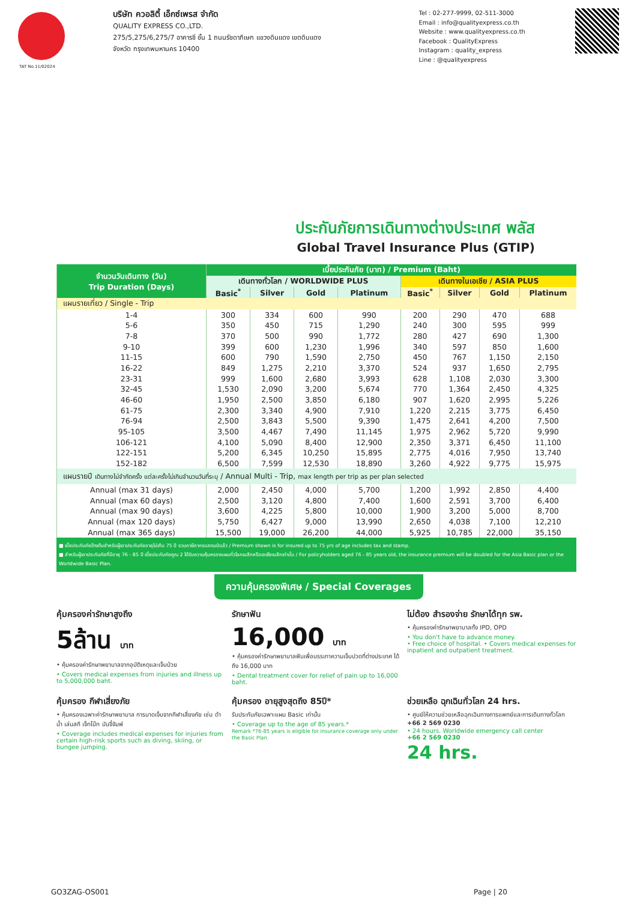บริษัท ควอลิตี้ เอ็กซ์เพรส จำกัด
QUALITY EXPRESS CO.,LTD.
275/5,275/6,275/7 อาคารซี ชั้น 1 ถนนรัชดาภิเษก แขวงดินแดง เขตดินแดง
จังหวัด กรุงเทพมหานคร 10400
Tel : 02-277-9999, 02-511-3000
Email : info@qualityexpress.co.th
Website : www.qualityexpress.co.th
Facebook : QualityExpress
Instagram : quality_express
Line : @qualityexpress
TAT No.11/02024
ประกันภัยการเดินทางต่างประเทศ พลัส
Global Travel Insurance Plus (GTIP)
| จำนวนวันเดินทาง (วัน) Trip Duration (Days) | เบี้ยประกันภัย (บาท) / Premium (Baht) | | | | | | | |
| --- | --- | --- | --- | --- | --- | --- | --- | --- |
| | เดินทางทั่วโลก / WORLDWIDE PLUS | | | | เดินทางในเอเชีย / ASIA PLUS | | | |
| | Basic<sup>*</sup> | Silver | Gold | Platinum | Basic<sup>*</sup> | Silver | Gold | Platinum |
| แผนรายเที่ยว / Single - Trip | | | | | | | | |
| 1-4 | 300 | 334 | 600 | 990 | 200 | 290 | 470 | 688 |
| 5-6 | 350 | 450 | 715 | 1,290 | 240 | 300 | 595 | 999 |
| 7-8 | 370 | 500 | 990 | 1,772 | 280 | 427 | 690 | 1,300 |
| 9-10 | 399 | 600 | 1,230 | 1,996 | 340 | 597 | 850 | 1,600 |
| 11-15 | 600 | 790 | 1,590 | 2,750 | 450 | 767 | 1,150 | 2,150 |
| 16-22 | 849 | 1,275 | 2,210 | 3,370 | 524 | 937 | 1,650 | 2,795 |
| 23-31 | 999 | 1,600 | 2,680 | 3,993 | 628 | 1,108 | 2,030 | 3,300 |
| 32-45 | 1,530 | 2,090 | 3,200 | 5,674 | 770 | 1,364 | 2,450 | 4,325 |
| 46-60 | 1,950 | 2,500 | 3,850 | 6,180 | 907 | 1,620 | 2,995 | 5,226 |
| 61-75 | 2,300 | 3,340 | 4,900 | 7,910 | 1,220 | 2,215 | 3,775 | 6,450 |
| 76-94 | 2,500 | 3,843 | 5,500 | 9,390 | 1,475 | 2,641 | 4,200 | 7,500 |
| 95-105 | 3,500 | 4,467 | 7,490 | 11,145 | 1,975 | 2,962 | 5,720 | 9,990 |
| 106-121 | 4,100 | 5,090 | 8,400 | 12,900 | 2,350 | 3,371 | 6,450 | 11,100 |
| 122-151 | 5,200 | 6,345 | 10,250 | 15,895 | 2,775 | 4,016 | 7,950 | 13,740 |
| 152-182 | 6,500 | 7,599 | 12,530 | 18,890 | 3,260 | 4,922 | 9,775 | 15,975 |
| แผนรายปี เดินทางไม่จำกัดครั้ง แต่ละครั้งไม่เกินจำนวนวันที่ระบุ / Annual Multi - Trip, max length per trip as per plan selected | | | | | | | | |
| Annual (max 31 days) | 2,000 | 2,450 | 4,000 | 5,700 | 1,200 | 1,992 | 2,850 | 4,400 |
| Annual (max 60 days) | 2,500 | 3,120 | 4,800 | 7,400 | 1,600 | 2,591 | 3,700 | 6,400 |
| Annual (max 90 days) | 3,600 | 4,225 | 5,800 | 10,000 | 1,900 | 3,200 | 5,000 | 8,700 |
| Annual (max 120 days) | 5,750 | 6,427 | 9,000 | 13,990 | 2,650 | 4,038 | 7,100 | 12,210 |
| Annual (max 365 days) | 15,500 | 19,000 | 26,200 | 44,000 | 5,925 | 10,785 | 22,000 | 35,150 |
■ เบี้ยประกันภัยข้างต้นสำหรับผู้เอาประกันภัยอายุไม่เกิน 75 ปี รวมภาษีอากรแสตมป์แล้ว / Premium shown is for insured up to 75 yrs of age includes tax and stamp.
■ สำหรับผู้เอาประกันภัยที่มีอายุ 76 - 85 ปี เบี้ยประกันภัยคูณ 2 ได้รับความคุ้มครองแผนทั่วโลกเบสิกหรือเอเชียเบสิกเท่านั้น / For policyholders aged 76 - 85 years old, the insurance premium will be doubled for the Asia Basic plan or the Worldwide Basic Plan.
ความคุ้มครองพิเศษ / Special Coverages
คุ้มครองค่ารักษาสูงถึง
5ล้าน บาท
• คุ้มครองค่ารักษาพยาบาลจากอุบัติเหตุและเจ็บป่วย
• Covers medical expenses from injuries and illness up to 5,000,000 baht.
รักษาฟัน
16,000 บาท
• คุ้มครองค่ารักษาพยาบาลฟันเพื่อบรรเทาความเจ็บปวดที่ต่างประเทศ ได้ถึง 16,000 บาท
• Dental treatment cover for relief of pain up to 16,000 baht.
ไม่ต้อง สำรองจ่าย รักษาได้ทุก รพ.
• คุ้มครองค่ารักษาพยาบาลทั้ง IPD, OPD
• You don't have to advance money.
• Free choice of hospital. • Covers medical expenses for inpatient and outpatient treatment.
คุ้มครอง กีฬาเสี่ยงภัย
• คุ้มครองเฉพาะค่ารักษาพยาบาล การบาดเจ็บจากกีฬาเสี่ยงภัย เช่น ดำน้ำ เล่นสกี เจ็ทโบ๊ท บันจี้จัมพ์
• Coverage includes medical expenses for injuries from certain high-risk sports such as diving, skiing, or bungee jumping.
คุ้มครอง อายุสูงสุดถึง 85ปี*
รับประกันภัยเฉพาะแผน Basic เท่านั้น
• Coverage up to the age of 85 years.*
Remark *76-85 years is eligible for insurance coverage only under the Basic Plan.
ช่วยเหลือ ฉุกเฉินทั่วโลก 24 hrs.
• ศูนย์ให้ความช่วยเหลือฉุกเฉินทางการแพทย์และการเดินทางทั่วโลก
+66 2 569 0230
• 24 hours. Worldwide emergency call center
+66 2 569 0230
24 hrs.
GO3ZAG-OS001 Page | 20